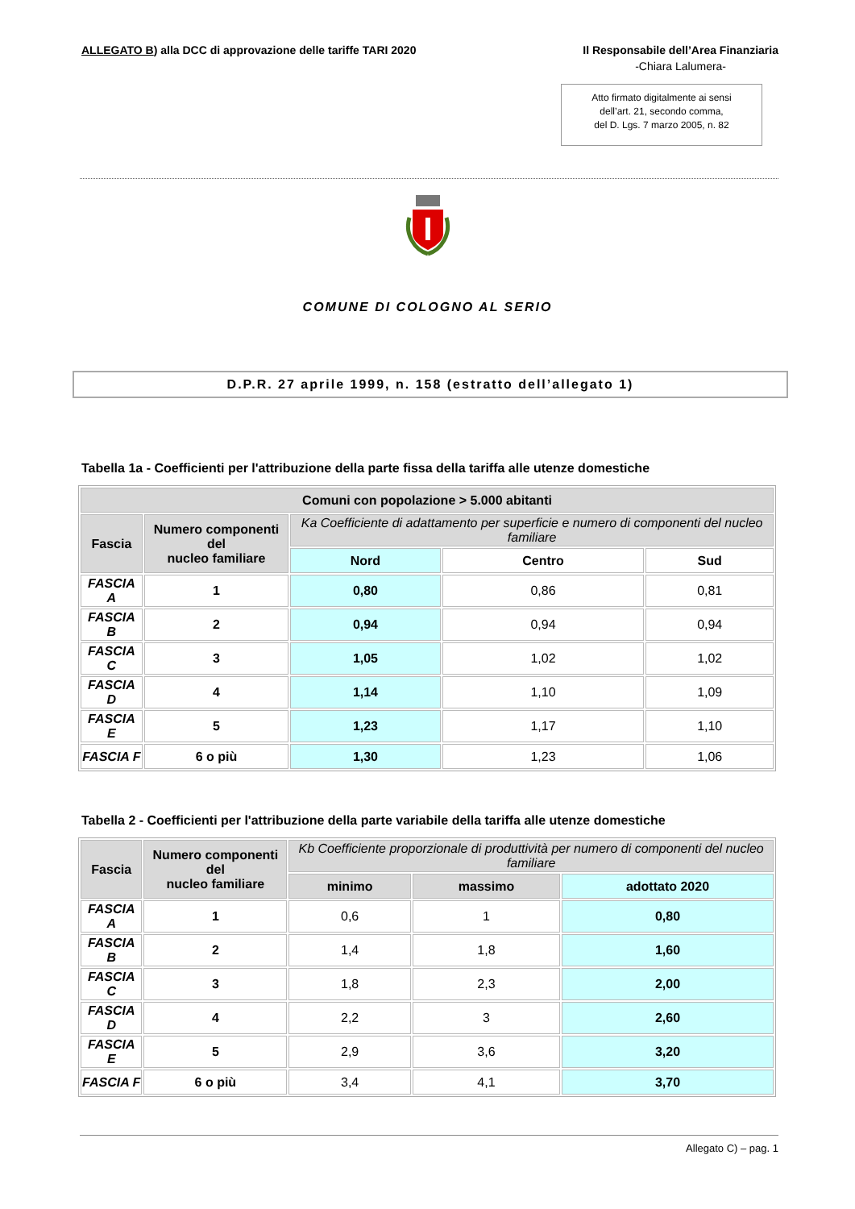ALLEGATO B) alla DCC di approvazione delle tariffe TARI 2020
Il Responsabile dell’Area Finanziaria
-Chiara Lalumera-
Atto firmato digitalmente ai sensi
dell’art. 21, secondo comma,
del D. Lgs. 7 marzo 2005, n. 82
COMUNE DI COLOGNO AL SERIO
D.P.R. 27 aprile 1999, n. 158 (estratto dell’allegato 1)
Tabella 1a - Coefficienti per l'attribuzione della parte fissa della tariffa alle utenze domestiche
| Comuni con popolazione > 5.000 abitanti | | | | |
| --- | --- | --- | --- | --- |
| Fascia | Numero componenti del nucleo familiare | Ka Coefficiente di adattamento per superficie e numero di componenti del nucleo familiare | | |
| | | Nord | Centro | Sud |
| FASCIA A | 1 | 0,80 | 0,86 | 0,81 |
| FASCIA B | 2 | 0,94 | 0,94 | 0,94 |
| FASCIA C | 3 | 1,05 | 1,02 | 1,02 |
| FASCIA D | 4 | 1,14 | 1,10 | 1,09 |
| FASCIA E | 5 | 1,23 | 1,17 | 1,10 |
| FASCIA F | 6 o più | 1,30 | 1,23 | 1,06 |
Tabella 2 - Coefficienti per l'attribuzione della parte variabile della tariffa alle utenze domestiche
| Fascia | Numero componenti del nucleo familiare | Kb Coefficiente proporzionale di produttività per numero di componenti del nucleo familiare | | |
| --- | --- | --- | --- | --- |
| | | minimo | massimo | adottato 2020 |
| FASCIA A | 1 | 0,6 | 1 | 0,80 |
| FASCIA B | 2 | 1,4 | 1,8 | 1,60 |
| FASCIA C | 3 | 1,8 | 2,3 | 2,00 |
| FASCIA D | 4 | 2,2 | 3 | 2,60 |
| FASCIA E | 5 | 2,9 | 3,6 | 3,20 |
| FASCIA F | 6 o più | 3,4 | 4,1 | 3,70 |
Allegato C) – pag. 1